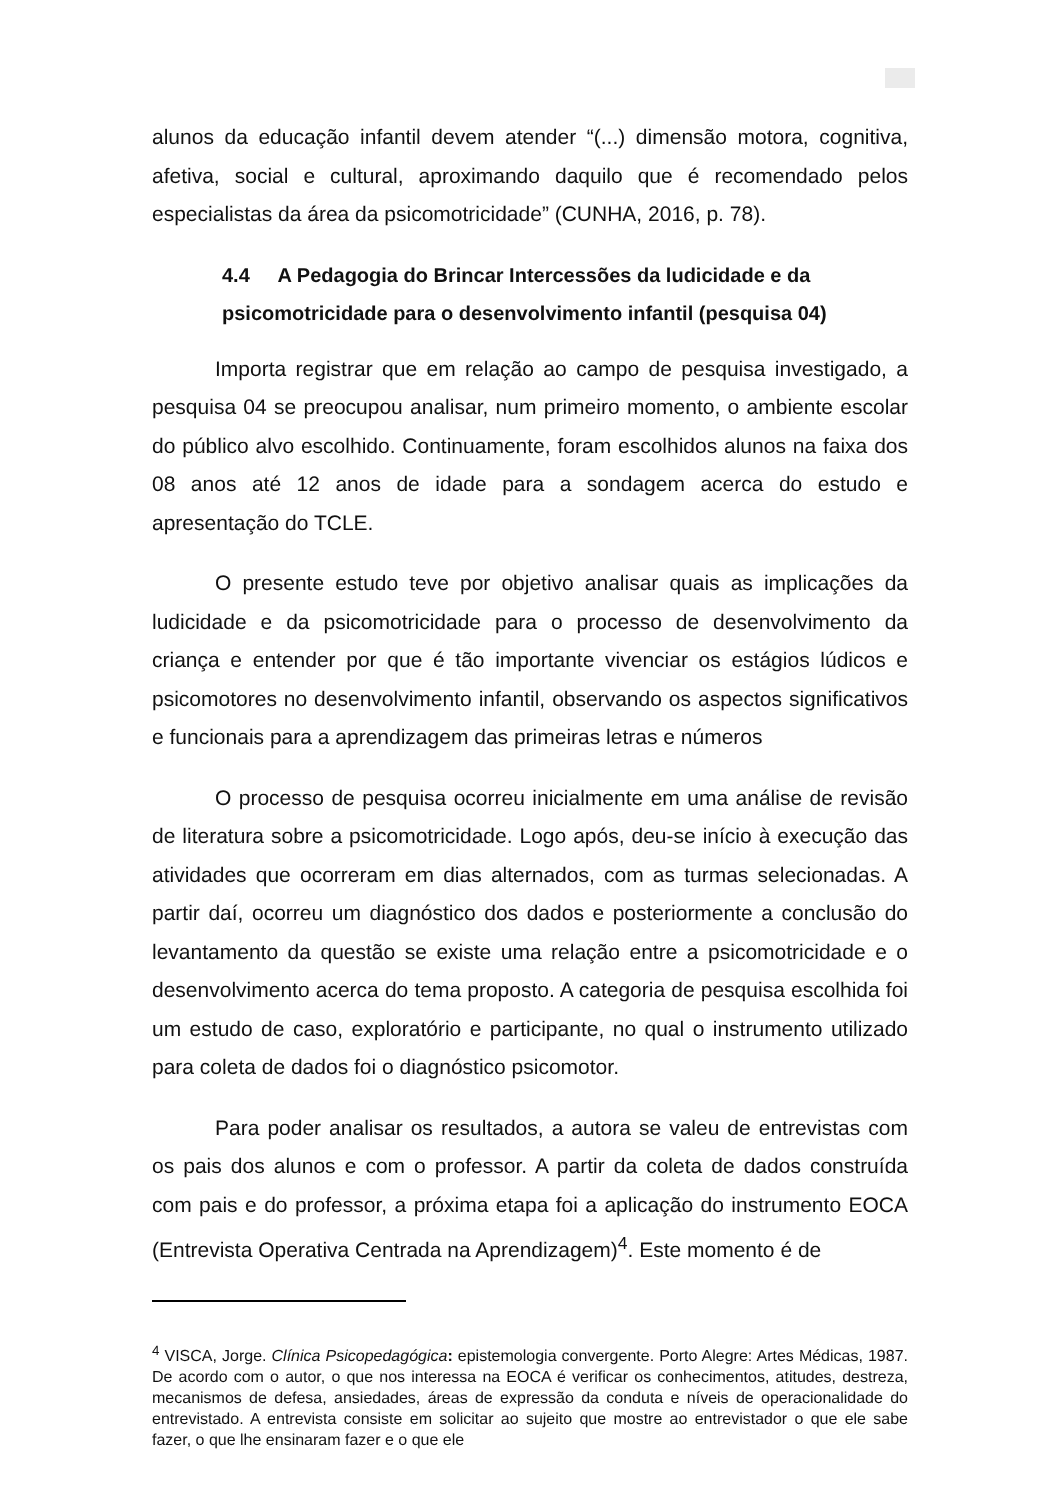alunos da educação infantil devem atender “(...) dimensão motora, cognitiva, afetiva, social e cultural, aproximando daquilo que é recomendado pelos especialistas da área da psicomotricidade” (CUNHA, 2016, p. 78).
4.4 A Pedagogia do Brincar Intercessões da ludicidade e da psicomotricidade para o desenvolvimento infantil (pesquisa 04)
Importa registrar que em relação ao campo de pesquisa investigado, a pesquisa 04 se preocupou analisar, num primeiro momento, o ambiente escolar do público alvo escolhido. Continuamente, foram escolhidos alunos na faixa dos 08 anos até 12 anos de idade para a sondagem acerca do estudo e apresentação do TCLE.
O presente estudo teve por objetivo analisar quais as implicações da ludicidade e da psicomotricidade para o processo de desenvolvimento da criança e entender por que é tão importante vivenciar os estágios lúdicos e psicomotores no desenvolvimento infantil, observando os aspectos significativos e funcionais para a aprendizagem das primeiras letras e números
O processo de pesquisa ocorreu inicialmente em uma análise de revisão de literatura sobre a psicomotricidade. Logo após, deu-se início à execução das atividades que ocorreram em dias alternados, com as turmas selecionadas. A partir daí, ocorreu um diagnóstico dos dados e posteriormente a conclusão do levantamento da questão se existe uma relação entre a psicomotricidade e o desenvolvimento acerca do tema proposto. A categoria de pesquisa escolhida foi um estudo de caso, exploratório e participante, no qual o instrumento utilizado para coleta de dados foi o diagnóstico psicomotor.
Para poder analisar os resultados, a autora se valeu de entrevistas com os pais dos alunos e com o professor. A partir da coleta de dados construída com pais e do professor, a próxima etapa foi a aplicação do instrumento EOCA (Entrevista Operativa Centrada na Aprendizagem)<sup>4</sup>. Este momento é de
<sup>4</sup> VISCA, Jorge. Clínica Psicopedagógica: epistemologia convergente. Porto Alegre: Artes Médicas, 1987. De acordo com o autor, o que nos interessa na EOCA é verificar os conhecimentos, atitudes, destreza, mecanismos de defesa, ansiedades, áreas de expressão da conduta e níveis de operacionalidade do entrevistado. A entrevista consiste em solicitar ao sujeito que mostre ao entrevistador o que ele sabe fazer, o que lhe ensinaram fazer e o que ele